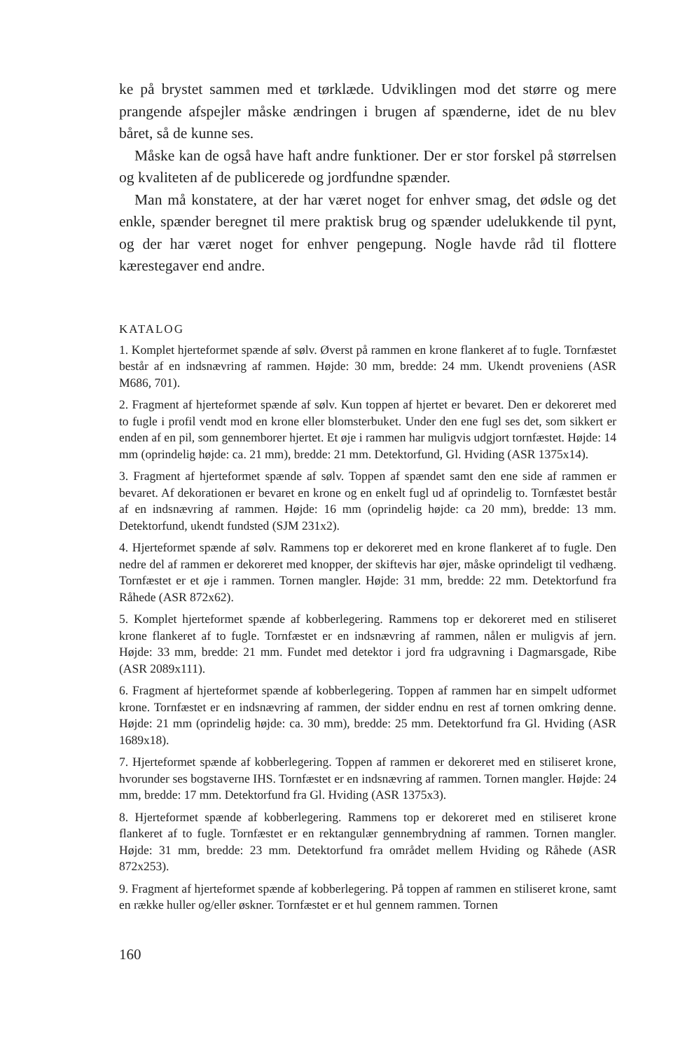ke på brystet sammen med et tørklæde. Udviklingen mod det større og mere prangende afspejler måske ændringen i brugen af spænderne, idet de nu blev båret, så de kunne ses.
Måske kan de også have haft andre funktioner. Der er stor forskel på størrelsen og kvaliteten af de publicerede og jordfundne spænder.
Man må konstatere, at der har været noget for enhver smag, det ødsle og det enkle, spænder beregnet til mere praktisk brug og spænder udelukkende til pynt, og der har været noget for enhver pengepung. Nogle havde råd til flottere kærestegaver end andre.
KATALOG
1. Komplet hjerteformet spænde af sølv. Øverst på rammen en krone flankeret af to fugle. Tornfæstet består af en indsnævring af rammen. Højde: 30 mm, bredde: 24 mm. Ukendt proveniens (ASR M686, 701).
2. Fragment af hjerteformet spænde af sølv. Kun toppen af hjertet er bevaret. Den er dekoreret med to fugle i profil vendt mod en krone eller blomsterbuket. Under den ene fugl ses det, som sikkert er enden af en pil, som gennemborer hjertet. Et øje i rammen har muligvis udgjort tornfæstet. Højde: 14 mm (oprindelig højde: ca. 21 mm), bredde: 21 mm. Detektorfund, Gl. Hviding (ASR 1375x14).
3. Fragment af hjerteformet spænde af sølv. Toppen af spændet samt den ene side af rammen er bevaret. Af dekorationen er bevaret en krone og en enkelt fugl ud af oprindelig to. Tornfæstet består af en indsnævring af rammen. Højde: 16 mm (oprindelig højde: ca 20 mm), bredde: 13 mm. Detektorfund, ukendt fundsted (SJM 231x2).
4. Hjerteformet spænde af sølv. Rammens top er dekoreret med en krone flankeret af to fugle. Den nedre del af rammen er dekoreret med knopper, der skiftevis har øjer, måske oprindeligt til vedhæng. Tornfæstet er et øje i rammen. Tornen mangler. Højde: 31 mm, bredde: 22 mm. Detektorfund fra Råhede (ASR 872x62).
5. Komplet hjerteformet spænde af kobberlegering. Rammens top er dekoreret med en stiliseret krone flankeret af to fugle. Tornfæstet er en indsnævring af rammen, nålen er muligvis af jern. Højde: 33 mm, bredde: 21 mm. Fundet med detektor i jord fra udgravning i Dagmarsgade, Ribe (ASR 2089x111).
6. Fragment af hjerteformet spænde af kobberlegering. Toppen af rammen har en simpelt udformet krone. Tornfæstet er en indsnævring af rammen, der sidder endnu en rest af tornen omkring denne. Højde: 21 mm (oprindelig højde: ca. 30 mm), bredde: 25 mm. Detektorfund fra Gl. Hviding (ASR 1689x18).
7. Hjerteformet spænde af kobberlegering. Toppen af rammen er dekoreret med en stiliseret krone, hvorunder ses bogstaverne IHS. Tornfæstet er en indsnævring af rammen. Tornen mangler. Højde: 24 mm, bredde: 17 mm. Detektorfund fra Gl. Hviding (ASR 1375x3).
8. Hjerteformet spænde af kobberlegering. Rammens top er dekoreret med en stiliseret krone flankeret af to fugle. Tornfæstet er en rektangulær gennembrydning af rammen. Tornen mangler. Højde: 31 mm, bredde: 23 mm. Detektorfund fra området mellem Hviding og Råhede (ASR 872x253).
9. Fragment af hjerteformet spænde af kobberlegering. På toppen af rammen en stiliseret krone, samt en række huller og/eller øskner. Tornfæstet er et hul gennem rammen. Tornen
160